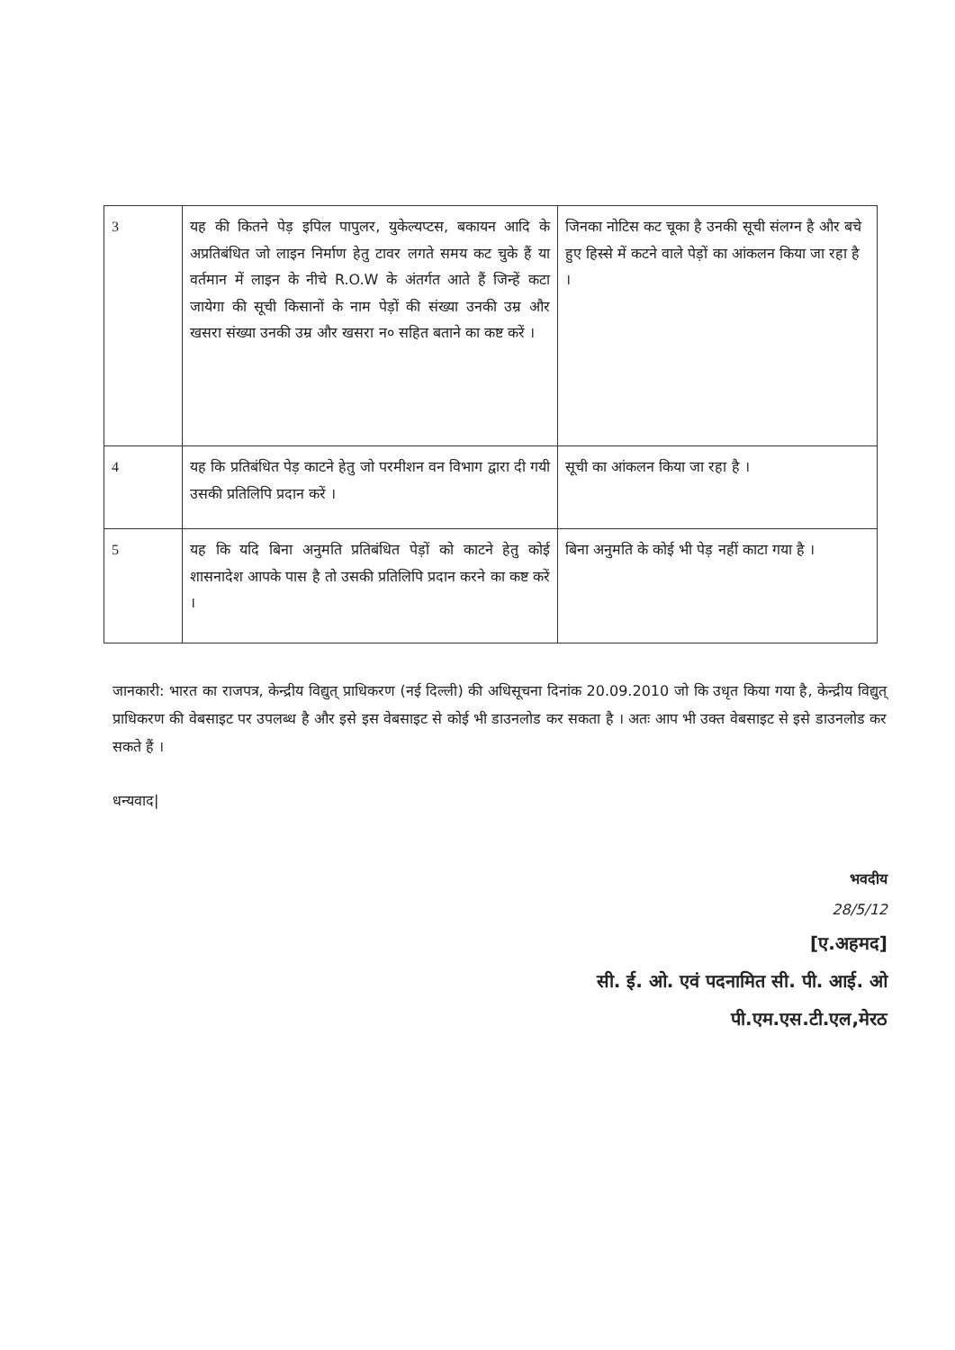| 3 | यह की कितने पेड़ इपिल पापुलर, युकेल्यप्टस, बकायन आदि के अप्रतिबंधित जो लाइन निर्माण हेतु टावर लगते समय कट चुके हैं या वर्तमान में लाइन के नीचे R.O.W के अंतर्गत आते हैं जिन्हें कटा जायेगा की सूची किसानों के नाम पेड़ों की संख्या उनकी उम्र और खसरा संख्या उनकी उम्र और खसरा न० सहित बताने का कष्ट करें । | जिनका नोटिस कट चूका है उनकी सूची संलग्न है और बचे हुए हिस्से में कटने वाले पेड़ों का आंकलन किया जा रहा है । |
| 4 | यह कि प्रतिबंधित पेड़ काटने हेतु जो परमीशन वन विभाग द्वारा दी गयी उसकी प्रतिलिपि प्रदान करें । | सूची का आंकलन किया जा रहा है । |
| 5 | यह कि यदि बिना अनुमति प्रतिबंधित पेड़ों को काटने हेतु कोई शासनादेश आपके पास है तो उसकी प्रतिलिपि प्रदान करने का कष्ट करें । | बिना अनुमति के कोई भी पेड़ नहीं काटा गया है । |
जानकारी: भारत का राजपत्र, केन्द्रीय विद्युत् प्राधिकरण (नई दिल्ली) की अधिसूचना दिनांक 20.09.2010 जो कि उधृत किया गया है, केन्द्रीय विद्युत् प्राधिकरण की वेबसाइट पर उपलब्ध है और इसे इस वेबसाइट से कोई भी डाउनलोड कर सकता है । अतः आप भी उक्त वेबसाइट से इसे डाउनलोड कर सकते हैं ।
धन्यवाद|
भवदीय
28/5/12
[ए.अहमद]
सी. ई. ओ. एवं पदनामित सी. पी. आई. ओ
पी.एम.एस.टी.एल,मेरठ